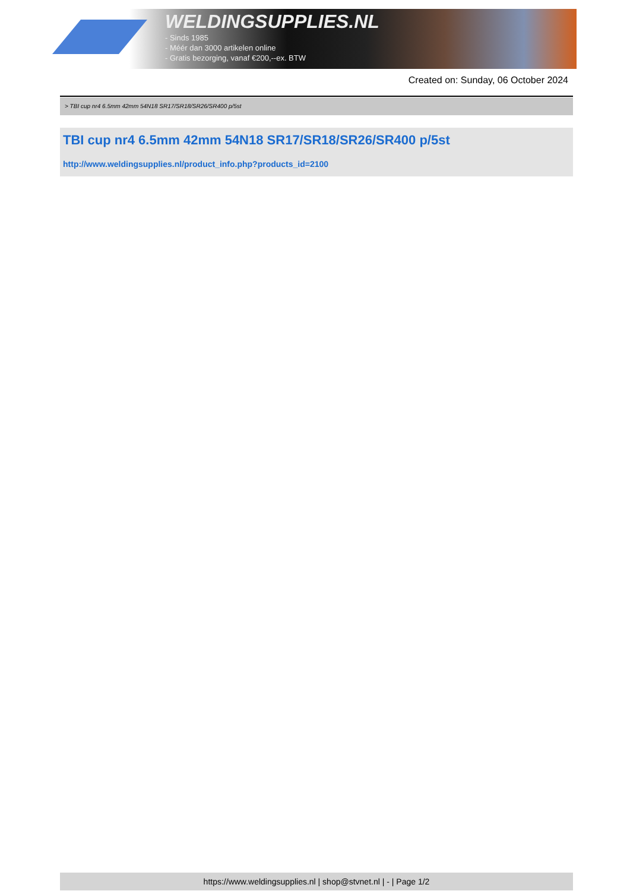WELDINGSUPPLIES.NL
- Sinds 1985
- Méér dan 3000 artikelen online
- Gratis bezorging, vanaf €200,--ex. BTW
Created on: Sunday, 06 October 2024
> TBI cup nr4 6.5mm 42mm 54N18 SR17/SR18/SR26/SR400 p/5st
TBI cup nr4 6.5mm 42mm 54N18 SR17/SR18/SR26/SR400 p/5st
http://www.weldingsupplies.nl/product_info.php?products_id=2100
https://www.weldingsupplies.nl | shop@stvnet.nl | - | Page 1/2